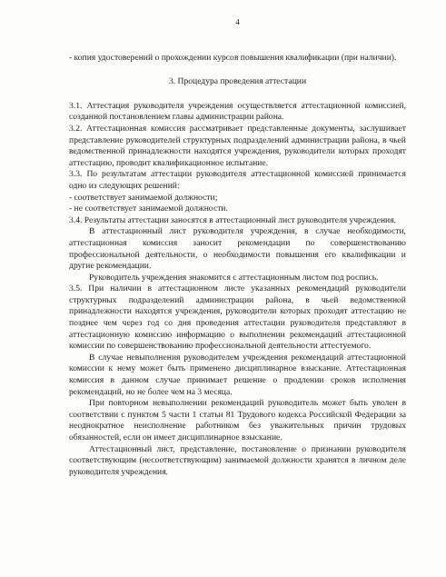4
- копия удостоверений о прохождении курсов повышения квалификации (при наличии).
3. Процедура проведения аттестации
3.1. Аттестация руководителя учреждения осуществляется аттестационной комиссией, созданной постановлением главы администрации района.
3.2. Аттестационная комиссия рассматривает представленные документы, заслушивает представление руководителей структурных подразделений администрации района, в чьей ведомственной принадлежности находятся учреждения, руководители которых проходят аттестацию, проводит квалификационное испытание.
3.3. По результатам аттестации руководителя аттестационной комиссией принимается одно из следующих решений:
- соответствует занимаемой должности;
- не соответствует занимаемой должности.
3.4. Результаты аттестации заносятся в аттестационный лист руководителя учреждения.
В аттестационный лист руководителя учреждения, в случае необходимости, аттестационная комиссия заносит рекомендации по совершенствованию профессиональной деятельности, о необходимости повышения его квалификации и другие рекомендации.
Руководитель учреждения знакомится с аттестационным листом под роспись.
3.5. При наличии в аттестационном листе указанных рекомендаций руководители структурных подразделений администрации района, в чьей ведомственной принадлежности находятся учреждения, руководители которых проходят аттестацию не позднее чем через год со дня проведения аттестации руководителя представляют в аттестационную комиссию информацию о выполнении рекомендаций аттестационной комиссии по совершенствованию профессиональной деятельности аттестуемого.
В случае невыполнения руководителем учреждения рекомендаций аттестационной комиссии к нему может быть применено дисциплинарное взыскание. Аттестационная комиссия в данном случае принимает решение о продлении сроков исполнения рекомендаций, но не более чем на 3 месяца.
При повторном невыполнении рекомендаций руководитель может быть уволен в соответствии с пунктом 5 части 1 статьи 81 Трудового кодекса Российской Федерации за неоднократное неисполнение работником без уважительных причин трудовых обязанностей, если он имеет дисциплинарное взыскание.
Аттестационный лист, представление, постановление о признании руководителя соответствующим (несоответствующим) занимаемой должности хранятся в личном деле руководителя учреждения.